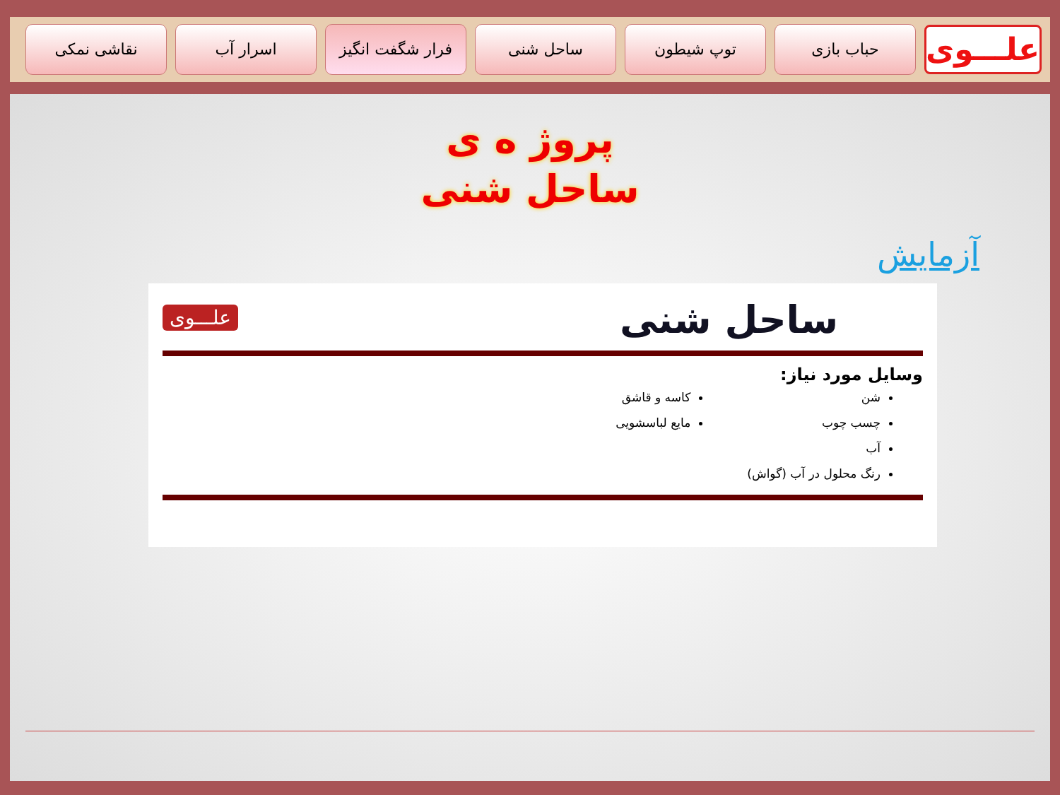علـــوی
حباب بازی توپ شیطون ساحل شنی فرار شگفت انگیز اسرار آب نقاشی نمکی
پروژ ه ی
ساحل شنی
آزمایش
ساحل شنی
علـــوی
وسایل مورد نیاز:
شن
چسب چوب
آب
رنگ محلول در آب (گواش)
کاسه و قاشق
مایع لباسشویی